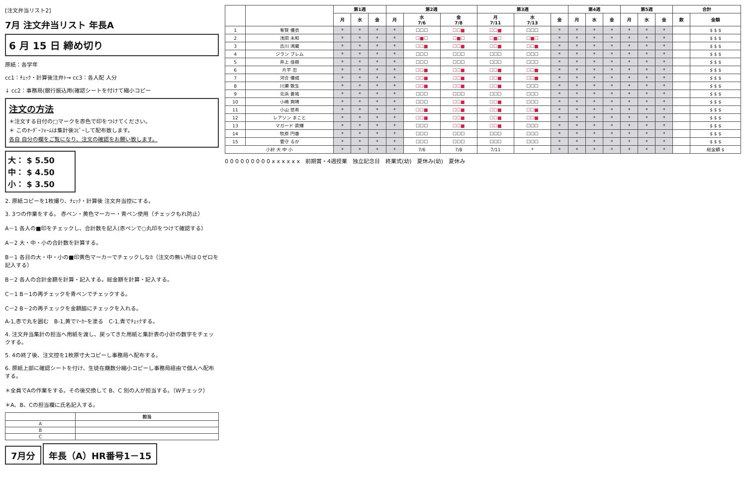[注文弁当リスト2]
7月 注文弁当リスト 年長A
6 月 15 日 締め切り
原紙：各学年
cc1：ﾁｪｯｸ・計算後注弁ﾄ→ cc3：各人配 人分
↓ cc2：事務局(銀行振込用(確認シートを付けて縮小コピー
注文の方法
＊注文する日付の□マークを赤色で印をつけてください。
＊ このｵｰﾀﾞｰﾌｫｰﾑは集計後ｺﾋﾟｰして配布致します。
各自 自分の欄をご覧になり、注文の確認をお願い致します。
大： $ 5.50
中： $ 4.50
小： $ 3.50
2. 原紙コピーを1枚撮り、ﾁｪｯｸ・計算後 注文弁当控にする。
3. 3つの作業をする。 赤ペン・黄色マーカー・青ペン使用（チェックもれ防止）
A－1 各人の■印をチェックし、合計数を記入(赤ペンで○丸印をつけて確認する）
A－2 大・中・小の合計数を計算する。
B－1 各日の大・中・小の■印黄色マーカーでチェックしなｶ（注文の無い所は０ゼロを記入する）
B－2 各人の合計金額を計算・記入する。総金額を計算・記入する。
C－1 B－1の再チェックを青ペンでチェックする。
C－2 B－2の再チェックを金額脇にチェックを入れる。
A-1,赤で丸を囲む　B-1,黄でﾏｰｶｰを塗る　C-1,青でﾁｪｯｸする。
4. 注文弁当集計の担当へ用紙を渡し、戻ってきた用紙と集計表の小計の数字をチェックする。
5. 4の終了後、注文控を1枚原寸大コピーし事務局へ配布する。
6. 原紙上部に確認シートを付け、生徒在籍数分縮小コピーし事務局経由で個人へ配布する。
＊全員でAの作業をする。その後交換して B、C 別の人が担当する。（Wチェック）
＊A、B、Cの担当欄に氏名記入する。
| | 担当 |
| --- | --- |
| A | |
| B | |
| C | |
7月分 年長（A）HR番号1－15
| | | 第1週 | | | 第2週 | | | 第3週 | | | 第4週 | | | 第5週 | | | 合計 | |
| --- | --- | --- | --- | --- | --- | --- | --- | --- | --- | --- | --- | --- | --- | --- | --- | --- | --- | --- |
| | | 月 | 水 | 金 | 月 | 水 7/6 | 金 7/8 | 月 7/11 | 水 7/13 | 金 | 月 | 水 | 金 | 月 | 水 | 金 | 数 | 金額 |
| 1 | 有賀 優衣 | * | * | * | * | ☐☐☐ | ☐☐■ | ☐☐■ | ☐☐☐ | * | * | * | * | * | * | * | | $ $ $ |
| 2 | 浅田 未和 | * | * | * | * | ☐■☐ | ☐■☐ | ☐■☐ | ☐■☐ | * | * | * | * | * | * | * | | $ $ $ |
| 3 | 古川 鴻蔵 | * | * | * | * | ☐☐■ | ☐☐■ | ☐☐■ | ☐☐■ | * | * | * | * | * | * | * | | $ $ $ |
| 4 | ジラン ブレム | * | * | * | * | ☐☐☐ | ☐☐☐ | ☐☐☐ | ☐☐☐ | * | * | * | * | * | * | * | | $ $ $ |
| 5 | 井上 佳樹 | * | * | * | * | ☐☐☐ | ☐☐☐ | ☐☐☐ | ☐☐☐ | * | * | * | * | * | * | * | | $ $ $ |
| 6 | 片平 忍 | * | * | * | * | ☐☐■ | ☐☐■ | ☐☐■ | ☐☐■ | * | * | * | * | * | * | * | | $ $ $ |
| 7 | 河合 優成 | * | * | * | * | ☐☐■ | ☐☐■ | ☐☐■ | ☐☐■ | * | * | * | * | * | * | * | | $ $ $ |
| 8 | 川瀬 敦生 | * | * | * | * | ☐☐■ | ☐☐■ | ☐☐■ | ☐☐☐ | * | * | * | * | * | * | * | | $ $ $ |
| 9 | 北浜 蒼祐 | * | * | * | * | ☐☐☐ | ☐☐☐ | ☐☐☐ | ☐☐☐ | * | * | * | * | * | * | * | | $ $ $ |
| 10 | 小嶋 爽晴 | * | * | * | * | ☐☐☐ | ☐☐■ | ☐☐■ | ☐☐☐ | * | * | * | * | * | * | * | | $ $ $ |
| 11 | 小山 悠希 | * | * | * | * | ☐☐■ | ☐☐■ | ☐☐■ | ☐☐■ | * | * | * | * | * | * | * | | $ $ $ |
| 12 | レアソン まこと | * | * | * | * | ☐☐■ | ☐☐■ | ☐☐■ | ☐☐■ | * | * | * | * | * | * | * | | $ $ $ |
| 13 | マガード 直輝 | * | * | * | * | ☐☐☐ | ☐☐■ | ☐☐■ | ☐☐☐ | * | * | * | * | * | * | * | | $ $ $ |
| 14 | 牧原 円香 | * | * | * | * | ☐☐☐ | ☐☐☐ | ☐☐☐ | ☐☐☐ | * | * | * | * | * | * | * | | $ $ $ |
| 15 | 菅守 るか | * | * | * | * | ☐☐☐ | ☐☐☐ | ☐☐☐ | ☐☐☐ | * | * | * | * | * | * | * | | $ $ $ |
| 小計 大 中 小 | | * | * | * | * | 7/6 | 7/8 | 7/11 | * | * | * | * | * | * | * | * | | 総金額 $ |
0 0 0 0 0 0 0 0 0 x x x x x x　前期賞・4週授業　独立記念日　終業式(幼)　夏休み(幼)　夏休み